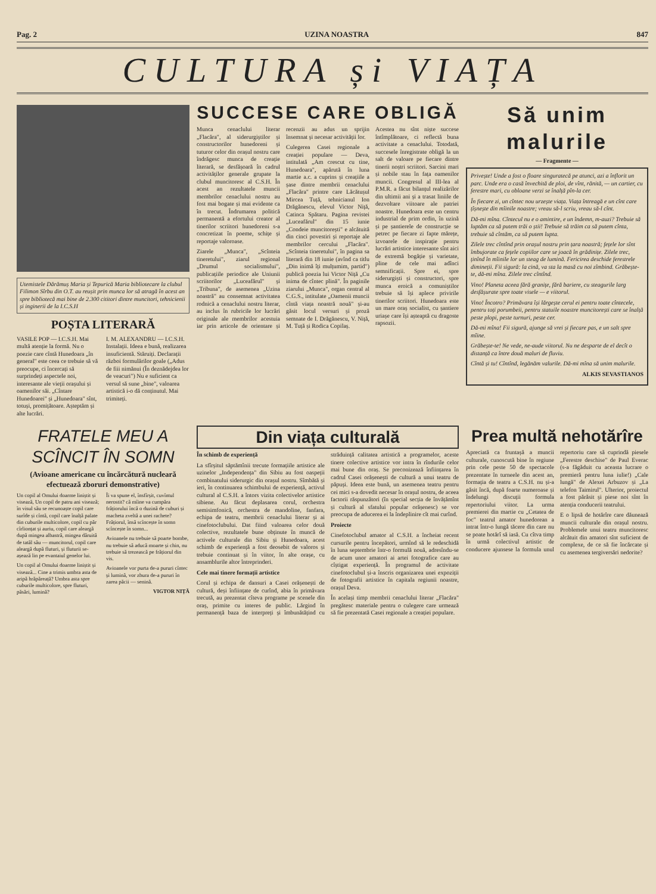Pag. 2 UZINA NOASTRA 847
CULTURA și VIAȚA
Utemistele Dărămuș Maria și Tepurică Maria bibliotecare la clubul Filimon Sîrbu din O.T. au reușit prin munca lor să atragă în acest an spre bibliotecă mai bine de 2.300 cititori dintre muncitori, tehnicienii și inginerii de la I.C.S.H
POȘTA LITERARĂ
VASILE POP — I.C.S.H. Mai multă atenție la formă. Nu o poezie care cîntă Hunedoara „în general" este ceea ce trebuie să vă preocupe, ci încercați să surprindeți aspectele noi, interesante ale vieții orașului și oamenilor săi. „Cîntare Hunedoarei" și „Hunedoara" sînt, totuși, promițătoare. Așteptăm și alte lucrări.
I. M. ALEXANDRU — I.C.S.H. Instalații. Ideea e bună, realizarea insuficientă. Stăruiți. Declarații război formulărilor goale („Adus de fiii nimănui (În deznădejdea lor de veacuri") Nu e suficient ca versul să sune „bine", valoarea artistică i-o dă conținutul. Mai trimiteți.
SUCCESE CARE OBLIGĂ
Munca cenaclului literar „Flacăra", al siderurgiștilor și constructorilor hunedoreni și tuturor celor din orașul nostru care îndrăgesc munca de creație literară, se desfășoară în cadrul activităților generale grupate la clubul muncitoresc al C.S.H. În acest an rezultatele muncii membrilor cenaclului nostru au fost mai bogate și mai evidente ca în trecut. Îndrumarea politică permanentă a efortului creator al tinerilor scriitori hunedoreni s-a concretizat în poeme, schițe și reportaje valoroase.
Ziarele „Munca", „Scînteia tineretului", ziarul regional „Drumul socialismului", publicațiile periodice ale Uniunii scriitorilor „Luceafărul" și „Tribuna", de asemenea „Uzina noastră" au consemnat activitatea rodnică a cenaclului nostru literar, au inclus în rubricile lor lucrări originale ale membrilor acestuia iar prin articole de orientare și recenzii au adus un sprijin însemnat și necesar activității lor.
Culegerea Casei regionale a creației populare — Deva, intitulată „Am crescut cu tine, Hunedoara", apărută în luna martie a.c. a cuprins și creațiile a șase dintre membrii cenaclului „Flacăra" printre care Lăcătușul Mircea Tuță, tehnicianul Ion Drăgănescu, elevul Victor Niță, Catinca Spătaru. Pagina revistei „Luceafărul" din 15 iunie „Condeie muncitorești" e alcătuită din cinci povestiri și reportaje ale membrilor cercului „Flacăra". „Scînteia tineretului", în pagina sa literară din 18 iunie (avînd ca titlu „Din inimă îți mulțumim, partid") publică poezia lui Victor Niță „Cu inima de cîntec plină". În paginile ziarului „Munca", organ central al C.G.S., intitulate „Oamenii muncii cîntă viața noastră nouă" și-au găsit locul versuri și proză semnate de I. Drăgănescu, V. Niță, M. Tuță și Rodica Copilaș.
Acestea nu sînt niște succese întîmplătoare, ci reflectă buna activitate a cenaclului. Totodată, succesele înregistrate obligă la un salt de valoare pe fiecare dintre tinerii noștri scriitori. Sarcini mari și nobile stau în fața oamenilor muncii. Congresul al III-lea al P.M.R. a făcut bilanțul realizărilor din ultimii ani și a trasat liniile de dezvoltare viitoare ale patriei noastre. Hunedoara este un centru industrial de prim ordin, în uzină și pe șantierele de construcție se petrec pe fiecare zi fapte mărețe, izvoarele de inspirație pentru lucrări artistice interesante sînt aici de extremă bogăție și varietate, pline de cele mai adînci semnificații. Spre ei, spre siderurgiști și constructori, spre munca eroică a comuniștilor trebuie să își aplece privirile tinerilor scriitori. Hunedoara este un mare oraș socialist, cu șantiere uriașe care își așteaptă cu dragoste rapsozii.
Să unim malurile
— Fragmente —
Privește! Unde a fost o floare singuratecă pe atunci, azi a înflorit un parc. Unde era o casă învechită de ploi, de vînt, rănită, — un cartier, cu ferestre mari, cu obloane verzi se înalță pîn-la cer.
În fiecare zi, un cîntec nou urzește viața. Viața întreagă e un cînt care țîșnește din mîinile noastre; vreau să-l scriu, vreau să-l cînt.
Dă-mi mîna. Cîntecul nu e o amintire, e un îndemn, m-auzi? Trebuie să luptăm ca să putem trăi o știi! Trebuie să trăim ca să putem cînta, trebuie să cîntăm, ca să putem lupta.
Zilele trec cîntînd prin orașul nostru prin țara noastră; fețele lor sînt îmbujorate ca fețele copiilor care se joacă în grădinițe. Zilele trec, ținînd în mîinile lor un steag de lumină. Fericirea deschide ferestrele dimineții. Fii sigură: la cină, va sta la masă cu noi zîmbind. Grăbește-te, dă-mi mîna. Zilele trec cîntînd.
Vino! Planeta aceea fără granițe, fără bariere, cu steagurile larg desfășurate spre toate visele — e viitorul.
Vino! Încotro? Primăvara își lărgește cerul ei pentru toate cîntecele, pentru toți porumbeii, pentru statuile noastre muncitorești care se înalță peste plopi, peste turnuri, peste cer.
Dă-mi mîna! Fii sigură, ajunge să vrei și fiecare pas, e un salt spre mîine.
Grăbește-te! Ne vede, ne-aude viitorul. Nu ne desparte de el decît o distanță ca între două maluri de fluviu.
Cîntă și tu! Cîntînd, legănăm valurile. Dă-mi mîna să unim malurile.
ALKIS SEVASTIANOS
FRATELE MEU A SCÎNCIT ÎN SOMN
(Avioane americane cu încărcătură nucleară efectuează zboruri demonstrative)
Un copil al Omului doarme liniștit și visează, Un copil de patru ani visează; în visul său se recunoaște copil care surîde și cîntă, copil care înalță palate din cuburile multicolore, copil cu păr cîrlionțat și auriu, copil care aleargă după mingea albastră, mingea dăruită de tatăl său — muncitorul, copil care aleargă după fluturi, și fluturii se-așează lin pe evantaiul genelor lui.
Un copil al Omului doarme liniștit și visează... Cine a trimis umbra asta de aripă hrăpăreață? Umbra asta spre cuburile multicolore, spre fluturi, păsări, lumină?
Îi va spune el, însfîrșit, cuvîntul nerostit? că mîine va cumpăra frățiorului încă o duzină de cuburi și macheta zveltă a unei rachete? Frățiorul, însă scîncește în somn scîncește în somn...
Avioanele nu trebuie să poarte bombe, nu trebuie să aducă moarte și chin, nu trebuie să trezească pe frățiorul din vis.
Avioanele vor purta de-a pururi cîntec și lumină, vor zbura de-a pururi în zarea păcii — senină.
VIGTOR NIȚĂ
Din viața culturală
În schimb de experiență
La sfîrșitul săptămînii trecute formațiile artistice ale uzinelor „Independența" din Sibiu au fost oaspeții combinatului siderurgic din orașul nostru. Sîmbătă și ieri, în continuarea schimbului de experiență, activul cultural al C.S.H. a întors vizita colectivelor artistice sibiene. Au făcut deplasarea corul, orchestra semisimfonică, orchestra de mandoline, fanfara, echipa de teatru, membrii cenaclului literar și ai cinefotoclubului. Dat fiind valoarea celor două colective, rezultatele bune obținute în muncă de activele culturale din Sibiu și Hunedoara, acest schimb de experiență a fost deosebit de valoros și trebuie continuat și în viitor, în alte orașe, cu ansamblurile altor întreprinderi.
Cele mai tinere formații artistice
Corul și echipa de dansuri a Casei orășenești de cultură, deși înființate de curînd, abia în primăvara trecută, au prezentat cîteva programe pe scenele din oraș, primite cu interes de public. Lărgind în permanență baza de interpreți și îmbunătățind cu străduință calitatea artistică a programelor, aceste tinere colective artistice vor intra în rîndurile celor mai bune din oraș. Se preconizează înființarea în cadrul Casei orășenești de cultură a unui teatru de păpuși. Ideea este bună, un asemenea teatru pentru cei mici s-a dovedit necesar în orașul nostru, de aceea factorii răspunzători (în special secția de învățămînt și cultură al sfatului popular orășenesc) se vor preocupa de aducerea ei la îndeplinire cît mai curînd.
Proiecte
Cinefotoclubul amator al C.S.H. a încheiat recent cursurile pentru începători, urmînd să le redeschidă în luna septembrie într-o formulă nouă, adresîndu-se de acum unor amatori ai artei fotografice care au cîștigat experiență. În programul de activitate cinefotoclubul și-a înscris organizarea unei expoziții de fotografii artistice în capitala regiunii noastre, orașul Deva.
În același timp membrii cenaclului literar „Flacăra" pregătesc materiale pentru o culegere care urmează să fie prezentată Casei regionale a creației populare.
Prea multă nehotărîre
Apreciată ca fruntașă a muncii culturale, cunoscută bine în regiune prin cele peste 50 de spectacole prezentate în turneele din acest an, formația de teatru a C.S.H. nu și-a găsit încă, după foarte numeroase și îndelungi discuții formula repertoriului viitor. La urma premierei din martie cu „Cetatea de foc" teatrul amator hunedorean a intrat într-o lungă tăcere din care nu se poate hotărî să iasă. Cu cîtva timp în urmă colectivul artistic de conducere ajunsese la formula unul repertoriu care să cuprindă piesele „Ferestre deschise" de Paul Everac (s-a făgăduit cu aceasta lucrare o premieră pentru luna iulie!) „Cale lungă" de Alexei Arbuzov și „La telefon Taimirul". Ulterior, proiectul a fost părăsit și piese noi sînt în atenția conducerii teatrului.
E o lipsă de hotărîre care dăunează muncii culturale din orașul nostru. Problemele unui teatru muncitoresc alcătuit din amatori sînt suficient de complexe, de ce să fie încărcate și cu asemenea tergiversări nedorite?